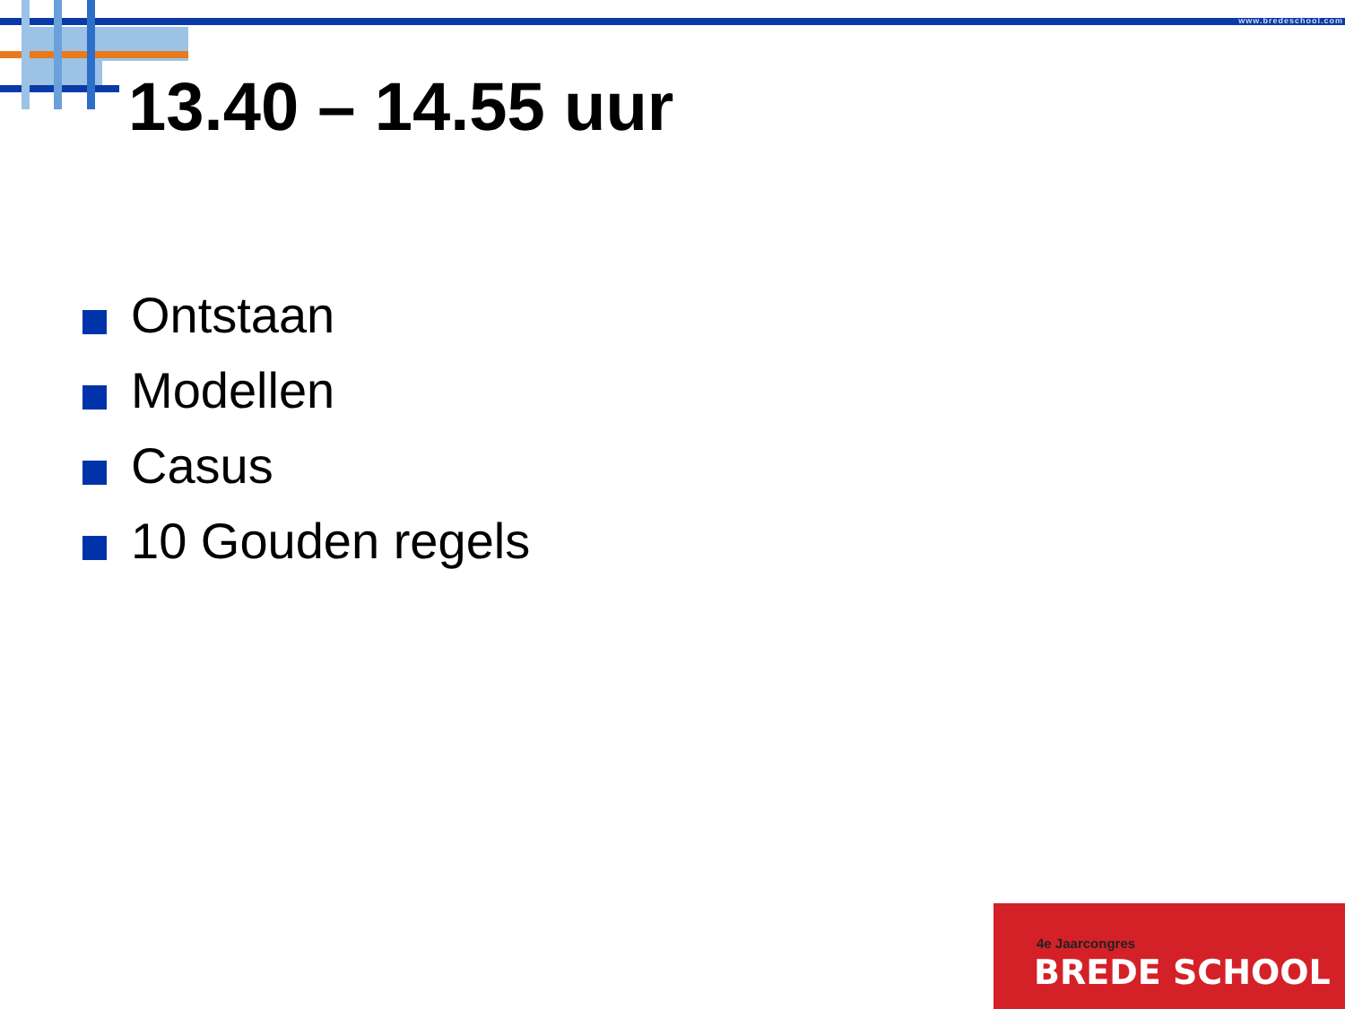www.bredeschool.com
13.40 – 14.55 uur
Ontstaan
Modellen
Casus
10 Gouden regels
4e Jaarcongres
BREDE SCHOOL